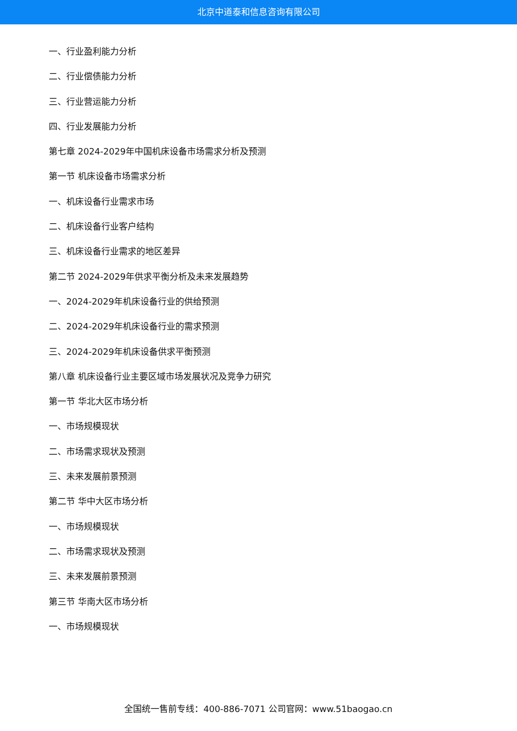北京中道泰和信息咨询有限公司
一、行业盈利能力分析
二、行业偿债能力分析
三、行业营运能力分析
四、行业发展能力分析
第七章 2024-2029年中国机床设备市场需求分析及预测
第一节 机床设备市场需求分析
一、机床设备行业需求市场
二、机床设备行业客户结构
三、机床设备行业需求的地区差异
第二节 2024-2029年供求平衡分析及未来发展趋势
一、2024-2029年机床设备行业的供给预测
二、2024-2029年机床设备行业的需求预测
三、2024-2029年机床设备供求平衡预测
第八章 机床设备行业主要区域市场发展状况及竞争力研究
第一节 华北大区市场分析
一、市场规模现状
二、市场需求现状及预测
三、未来发展前景预测
第二节 华中大区市场分析
一、市场规模现状
二、市场需求现状及预测
三、未来发展前景预测
第三节 华南大区市场分析
一、市场规模现状
全国统一售前专线：400-886-7071 公司官网：www.51baogao.cn